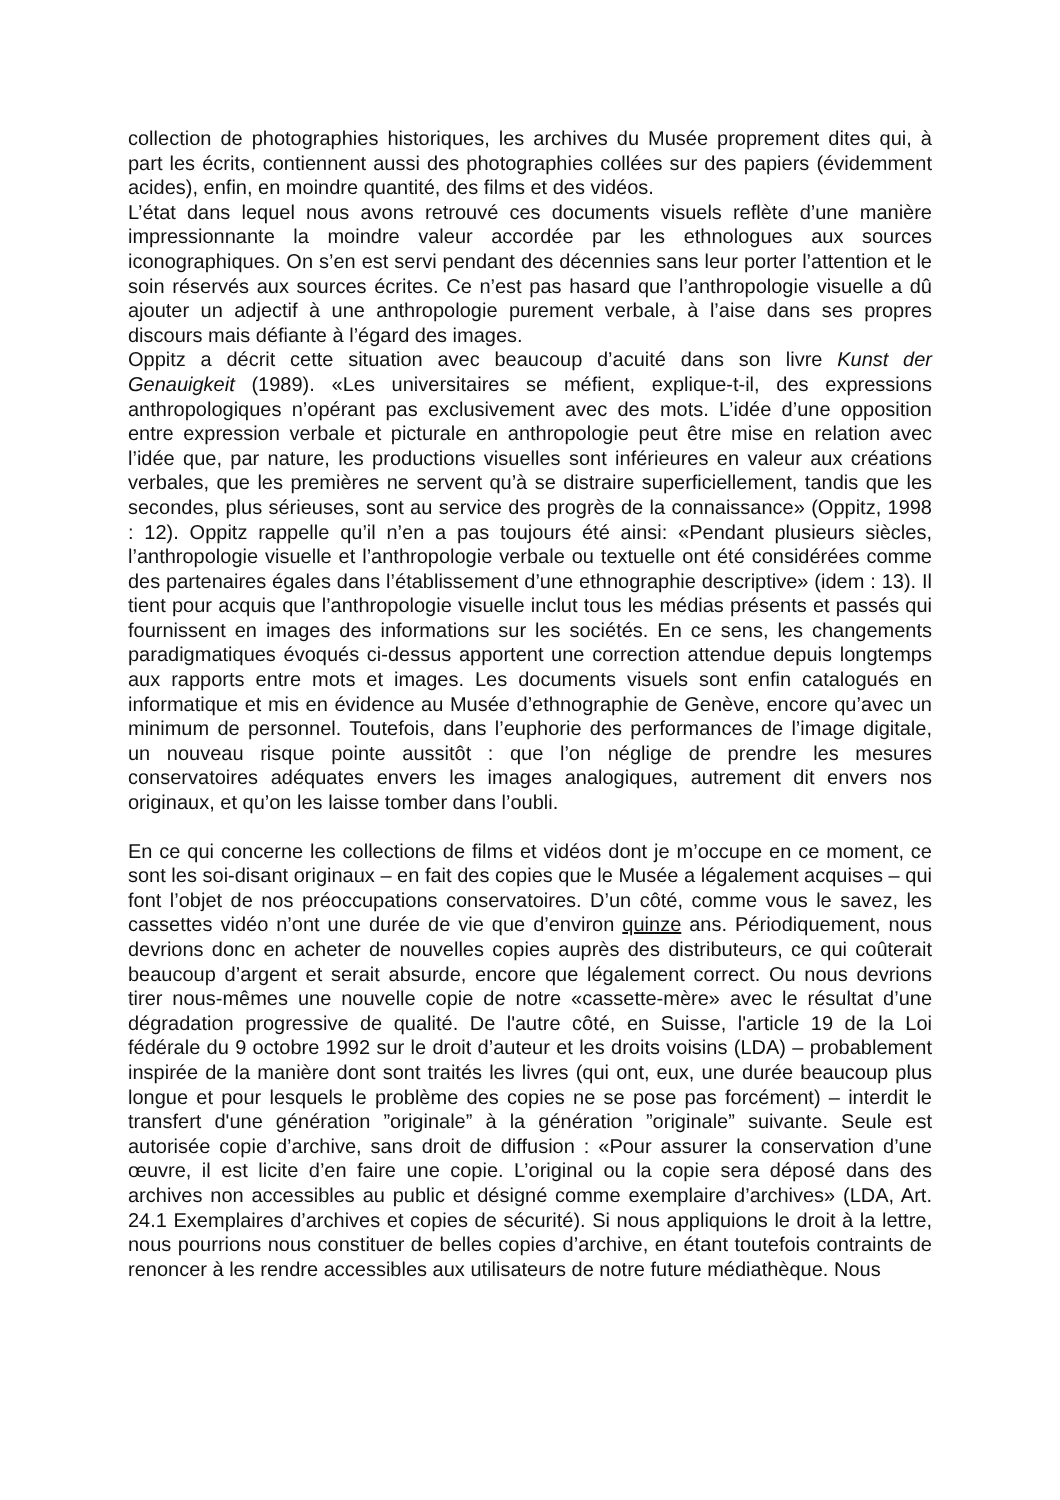collection de photographies historiques, les archives du Musée proprement dites qui, à part les écrits, contiennent aussi des photographies collées sur des papiers (évidemment acides), enfin, en moindre quantité, des films et des vidéos.
L’état dans lequel nous avons retrouvé ces documents visuels reflète d’une manière impressionnante la moindre valeur accordée par les ethnologues aux sources iconographiques. On s’en est servi pendant des décennies sans leur porter l’attention et le soin réservés aux sources écrites. Ce n’est pas hasard que l’anthropologie visuelle a dû ajouter un adjectif à une anthropologie purement verbale, à l’aise dans ses propres discours mais défiante à l’égard des images.
Oppitz a décrit cette situation avec beaucoup d’acuité dans son livre Kunst der Genauigkeit (1989). «Les universitaires se méfient, explique-t-il, des expressions anthropologiques n’opérant pas exclusivement avec des mots. L’idée d’une opposition entre expression verbale et picturale en anthropologie peut être mise en relation avec l’idée que, par nature, les productions visuelles sont inférieures en valeur aux créations verbales, que les premières ne servent qu’à se distraire superficiellement, tandis que les secondes, plus sérieuses, sont au service des progrès de la connaissance» (Oppitz, 1998 : 12). Oppitz rappelle qu’il n’en a pas toujours été ainsi: «Pendant plusieurs siècles, l’anthropologie visuelle et l’anthropologie verbale ou textuelle ont été considérées comme des partenaires égales dans l’établissement d’une ethnographie descriptive» (idem : 13). Il tient pour acquis que l’anthropologie visuelle inclut tous les médias présents et passés qui fournissent en images des informations sur les sociétés. En ce sens, les changements paradigmatiques évoqués ci-dessus apportent une correction attendue depuis longtemps aux rapports entre mots et images. Les documents visuels sont enfin catalogués en informatique et mis en évidence au Musée d’ethnographie de Genève, encore qu’avec un minimum de personnel. Toutefois, dans l’euphorie des performances de l’image digitale, un nouveau risque pointe aussitôt : que l’on néglige de prendre les mesures conservatoires adéquates envers les images analogiques, autrement dit envers nos originaux, et qu’on les laisse tomber dans l’oubli.
En ce qui concerne les collections de films et vidéos dont je m’occupe en ce moment, ce sont les soi-disant originaux – en fait des copies que le Musée a légalement acquises – qui font l’objet de nos préoccupations conservatoires. D’un côté, comme vous le savez, les cassettes vidéo n’ont une durée de vie que d’environ quinze ans. Périodiquement, nous devrions donc en acheter de nouvelles copies auprès des distributeurs, ce qui coûterait beaucoup d’argent et serait absurde, encore que légalement correct. Ou nous devrions tirer nous-mêmes une nouvelle copie de notre «cassette-mère» avec le résultat d’une dégradation progressive de qualité. De l'autre côté, en Suisse, l'article 19 de la Loi fédérale du 9 octobre 1992 sur le droit d’auteur et les droits voisins (LDA) – probablement inspirée de la manière dont sont traités les livres (qui ont, eux, une durée beaucoup plus longue et pour lesquels le problème des copies ne se pose pas forcément) – interdit le transfert d'une génération ”originale” à la génération ”originale” suivante. Seule est autorisée copie d’archive, sans droit de diffusion : «Pour assurer la conservation d’une œuvre, il est licite d’en faire une copie. L’original ou la copie sera déposé dans des archives non accessibles au public et désigné comme exemplaire d’archives» (LDA, Art. 24.1 Exemplaires d’archives et copies de sécurité). Si nous appliquions le droit à la lettre, nous pourrions nous constituer de belles copies d’archive, en étant toutefois contraints de renoncer à les rendre accessibles aux utilisateurs de notre future médiathèque. Nous